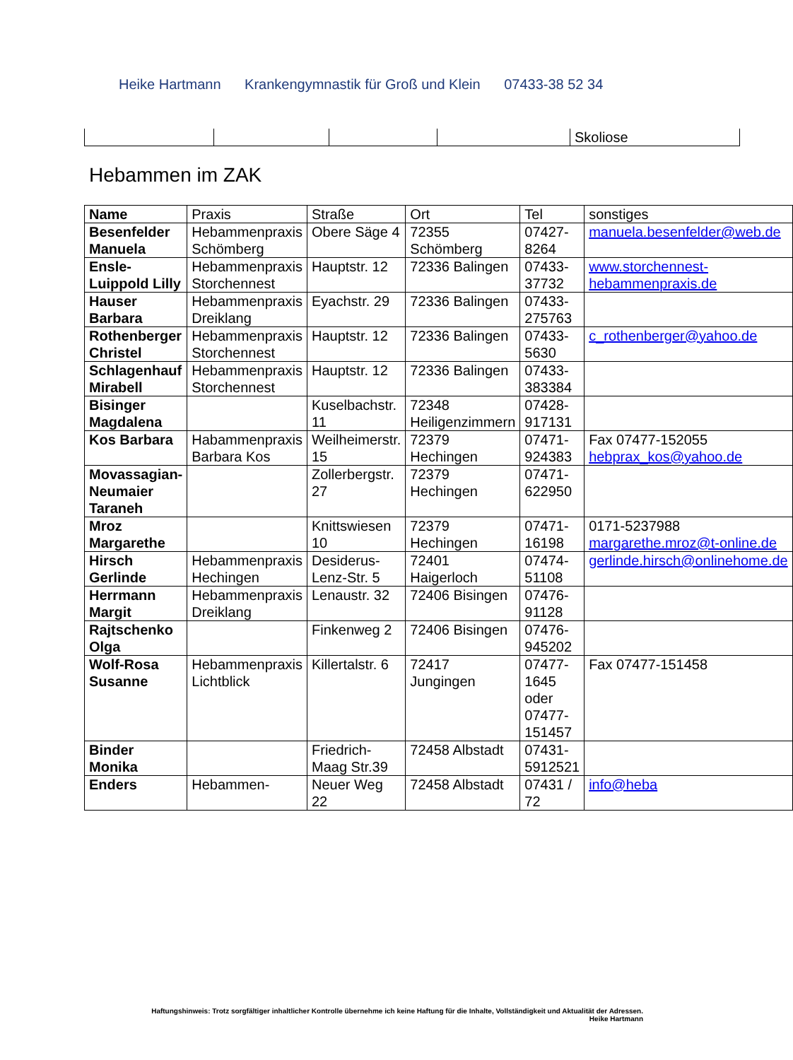Heike Hartmann Krankengymnastik für Groß und Klein 07433-38 52 34
| | | | | Skoliose |
Hebammen im ZAK
| Name | Praxis | Straße | Ort | Tel | sonstiges |
| --- | --- | --- | --- | --- | --- |
| Besenfelder Manuela | Hebammenpraxis Schömberg | Obere Säge 4 | 72355 Schömberg | 07427-8264 | manuela.besenfelder@web.de |
| Ensle-Luippold Lilly | Hebammenpraxis Storchennest | Hauptstr. 12 | 72336 Balingen | 07433-37732 | www.storchennest-hebammenpraxis.de |
| Hauser Barbara | Hebammenpraxis Dreiklang | Eyachstr. 29 | 72336 Balingen | 07433-275763 | |
| Rothenberger Christel | Hebammenpraxis Storchennest | Hauptstr. 12 | 72336 Balingen | 07433-5630 | c_rothenberger@yahoo.de |
| Schlagenhauf Mirabell | Hebammenpraxis Storchennest | Hauptstr. 12 | 72336 Balingen | 07433-383384 | |
| Bisinger Magdalena | | Kuselbachstr. 11 | 72348 Heiligenzimmern | 07428-917131 | |
| Kos Barbara | Habammenpraxis Barbara Kos | Weilheimerstr. 15 | 72379 Hechingen | 07471-924383 | Fax 07477-152055 hebprax_kos@yahoo.de |
| Movassagian-Neumaier Taraneh | | Zollerbergstr. 27 | 72379 Hechingen | 07471-622950 | |
| Mroz Margarethe | | Knittswiesen 10 | 72379 Hechingen | 07471-16198 | 0171-5237988 margarethe.mroz@t-online.de |
| Hirsch Gerlinde | Hebammenpraxis Hechingen | Desiderus-Lenz-Str. 5 | 72401 Haigerloch | 07474-51108 | gerlinde.hirsch@onlinehome.de |
| Herrmann Margit | Hebammenpraxis Dreiklang | Lenaustr. 32 | 72406 Bisingen | 07476-91128 | |
| Rajtschenko Olga | | Finkenweg 2 | 72406 Bisingen | 07476-945202 | |
| Wolf-Rosa Susanne | Hebammenpraxis Lichtblick | Killertalstr. 6 | 72417 Jungingen | 07477-1645 oder 07477-151457 | Fax 07477-151458 |
| Binder Monika | | Friedrich-Maag Str.39 | 72458 Albstadt | 07431-5912521 | |
| Enders | Hebammen- | Neuer Weg 22 | 72458 Albstadt | 07431 / 72 | info@heba |
Haftungshinweis: Trotz sorgfältiger inhaltlicher Kontrolle übernehme ich keine Haftung für die Inhalte, Vollständigkeit und Aktualität der Adressen.
Heike Hartmann